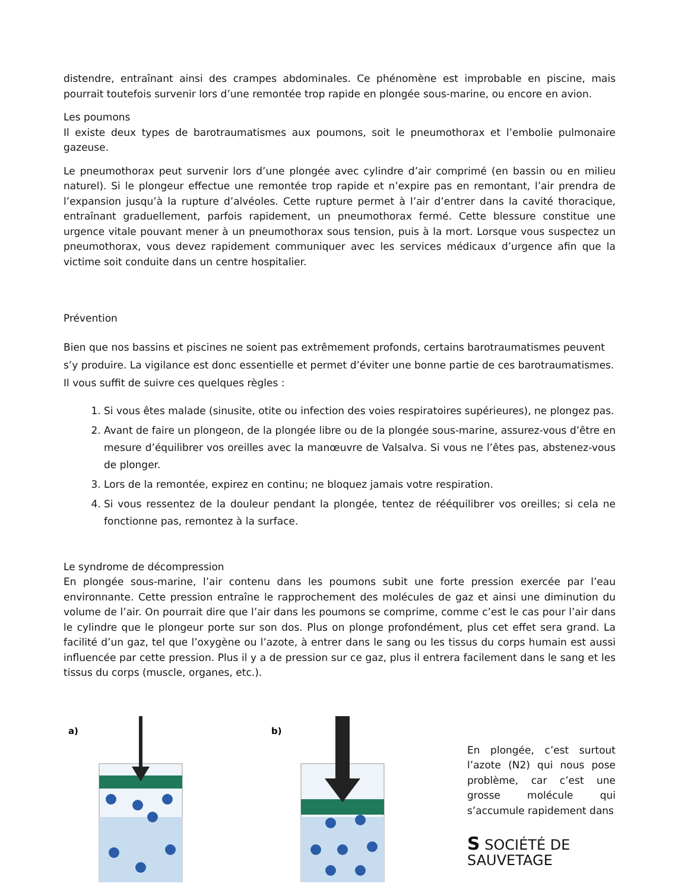distendre, entraînant ainsi des crampes abdominales. Ce phénomène est improbable en piscine, mais pourrait toutefois survenir lors d’une remontée trop rapide en plongée sous-marine, ou encore en avion.
Les poumons
Il existe deux types de barotraumatismes aux poumons, soit le pneumothorax et l’embolie pulmonaire gazeuse.
Le pneumothorax peut survenir lors d’une plongée avec cylindre d’air comprimé (en bassin ou en milieu naturel). Si le plongeur effectue une remontée trop rapide et n’expire pas en remontant, l’air prendra de l’expansion jusqu’à la rupture d’alvéoles. Cette rupture permet à l’air d’entrer dans la cavité thoracique, entraînant graduellement, parfois rapidement, un pneumothorax fermé. Cette blessure constitue une urgence vitale pouvant mener à un pneumothorax sous tension, puis à la mort. Lorsque vous suspectez un pneumothorax, vous devez rapidement communiquer avec les services médicaux d’urgence afin que la victime soit conduite dans un centre hospitalier.
Prévention
Bien que nos bassins et piscines ne soient pas extrêmement profonds, certains barotraumatismes peuvent s’y produire. La vigilance est donc essentielle et permet d’éviter une bonne partie de ces barotraumatismes. Il vous suffit de suivre ces quelques règles :
1. Si vous êtes malade (sinusite, otite ou infection des voies respiratoires supérieures), ne plongez pas.
2. Avant de faire un plongeon, de la plongée libre ou de la plongée sous-marine, assurez-vous d’être en mesure d’équilibrer vos oreilles avec la manœuvre de Valsalva. Si vous ne l’êtes pas, abstenez-vous de plonger.
3. Lors de la remontée, expirez en continu; ne bloquez jamais votre respiration.
4. Si vous ressentez de la douleur pendant la plongée, tentez de rééquilibrer vos oreilles; si cela ne fonctionne pas, remontez à la surface.
Le syndrome de décompression
En plongée sous-marine, l’air contenu dans les poumons subit une forte pression exercée par l’eau environnante. Cette pression entraîne le rapprochement des molécules de gaz et ainsi une diminution du volume de l’air. On pourrait dire que l’air dans les poumons se comprime, comme c’est le cas pour l’air dans le cylindre que le plongeur porte sur son dos. Plus on plonge profondément, plus cet effet sera grand. La facilité d’un gaz, tel que l’oxygène ou l’azote, à entrer dans le sang ou les tissus du corps humain est aussi influencée par cette pression. Plus il y a de pression sur ce gaz, plus il entrera facilement dans le sang et les tissus du corps (muscle, organes, etc.).
a)
b)
En plongée, c’est surtout l’azote (N2) qui nous pose problème, car c’est une grosse molécule qui s’accumule rapidement dans
S SOCIÉTÉ DE SAUVETAGE